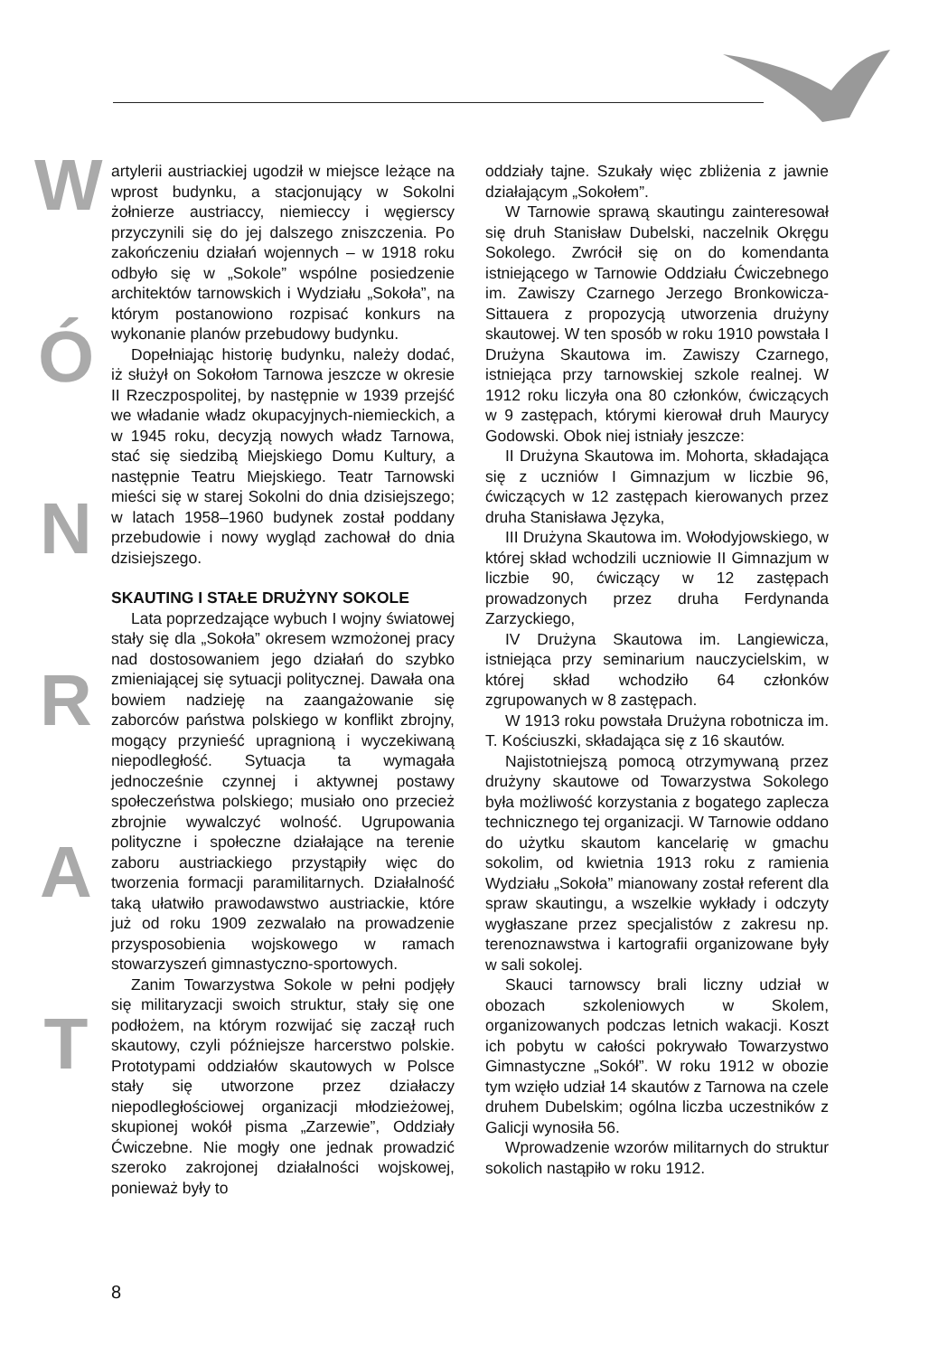W
Ó
N
R
A
T
artylerii austriackiej ugodził w miejsce leżące na wprost budynku, a stacjonujący w Sokolni żołnierze austriaccy, niemieccy i węgierscy przyczynili się do jej dalszego zniszczenia. Po zakończeniu działań wojennych – w 1918 roku odbyło się w „Sokole” wspólne posiedzenie architektów tarnowskich i Wydziału „Sokoła”, na którym postanowiono rozpisać konkurs na wykonanie planów przebudowy budynku.
Dopełniając historię budynku, należy dodać, iż służył on Sokołom Tarnowa jeszcze w okresie II Rzeczpospolitej, by następnie w 1939 przejść we władanie władz okupacyjnych-niemieckich, a w 1945 roku, decyzją nowych władz Tarnowa, stać się siedzibą Miejskiego Domu Kultury, a następnie Teatru Miejskiego. Teatr Tarnowski mieści się w starej Sokolni do dnia dzisiejszego; w latach 1958–1960 budynek został poddany przebudowie i nowy wygląd zachował do dnia dzisiejszego.
SKAUTING I STAŁE DRUŻYNY SOKOLE
Lata poprzedzające wybuch I wojny światowej stały się dla „Sokoła” okresem wzmożonej pracy nad dostosowaniem jego działań do szybko zmieniającej się sytuacji politycznej. Dawała ona bowiem nadzieję na zaangażowanie się zaborców państwa polskiego w konflikt zbrojny, mogący przynieść upragnioną i wyczekiwaną niepodległość. Sytuacja ta wymagała jednocześnie czynnej i aktywnej postawy społeczeństwa polskiego; musiało ono przecież zbrojnie wywalczyć wolność. Ugrupowania polityczne i społeczne działające na terenie zaboru austriackiego przystąpiły więc do tworzenia formacji paramilitarnych. Działalność taką ułatwiło prawodawstwo austriackie, które już od roku 1909 zezwalało na prowadzenie przysposobienia wojskowego w ramach stowarzyszeń gimnastyczno-sportowych.
Zanim Towarzystwa Sokole w pełni podjęły się militaryzacji swoich struktur, stały się one podłożem, na którym rozwijać się zaczął ruch skautowy, czyli późniejsze harcerstwo polskie. Prototypami oddziałów skautowych w Polsce stały się utworzone przez działaczy niepodległościowej organizacji młodzieżowej, skupionej wokół pisma „Zarzewie”, Oddziały Ćwiczebne. Nie mogły one jednak prowadzić szeroko zakrojonej działalności wojskowej, ponieważ były to
oddziały tajne. Szukały więc zbliżenia z jawnie działającym „Sokołem”.
W Tarnowie sprawą skautingu zainteresował się druh Stanisław Dubelski, naczelnik Okręgu Sokolego. Zwrócił się on do komendanta istniejącego w Tarnowie Oddziału Ćwiczebnego im. Zawiszy Czarnego Jerzego Bronkowicza-Sittauera z propozycją utworzenia drużyny skautowej. W ten sposób w roku 1910 powstała I Drużyna Skautowa im. Zawiszy Czarnego, istniejąca przy tarnowskiej szkole realnej. W 1912 roku liczyła ona 80 członków, ćwiczących w 9 zastępach, którymi kierował druh Maurycy Godowski. Obok niej istniały jeszcze:
II Drużyna Skautowa im. Mohorta, składająca się z uczniów I Gimnazjum w liczbie 96, ćwiczących w 12 zastępach kierowanych przez druha Stanisława Języka,
III Drużyna Skautowa im. Wołodyjowskiego, w której skład wchodzili uczniowie II Gimnazjum w liczbie 90, ćwiczący w 12 zastępach prowadzonych przez druha Ferdynanda Zarzyckiego,
IV Drużyna Skautowa im. Langiewicza, istniejąca przy seminarium nauczycielskim, w której skład wchodziło 64 członków zgrupowanych w 8 zastępach.
W 1913 roku powstała Drużyna robotnicza im. T. Kościuszki, składająca się z 16 skautów.
Najistotniejszą pomocą otrzymywaną przez drużyny skautowe od Towarzystwa Sokolego była możliwość korzystania z bogatego zaplecza technicznego tej organizacji. W Tarnowie oddano do użytku skautom kancelarię w gmachu sokolim, od kwietnia 1913 roku z ramienia Wydziału „Sokoła” mianowany został referent dla spraw skautingu, a wszelkie wykłady i odczyty wygłaszane przez specjalistów z zakresu np. terenoznawstwa i kartografii organizowane były w sali sokolej.
Skauci tarnowscy brali liczny udział w obozach szkoleniowych w Skolem, organizowanych podczas letnich wakacji. Koszt ich pobytu w całości pokrywało Towarzystwo Gimnastyczne „Sokół”. W roku 1912 w obozie tym wzięło udział 14 skautów z Tarnowa na czele druhem Dubelskim; ogólna liczba uczestników z Galicji wynosiła 56.
Wprowadzenie wzorów militarnych do struktur sokolich nastąpiło w roku 1912.
8